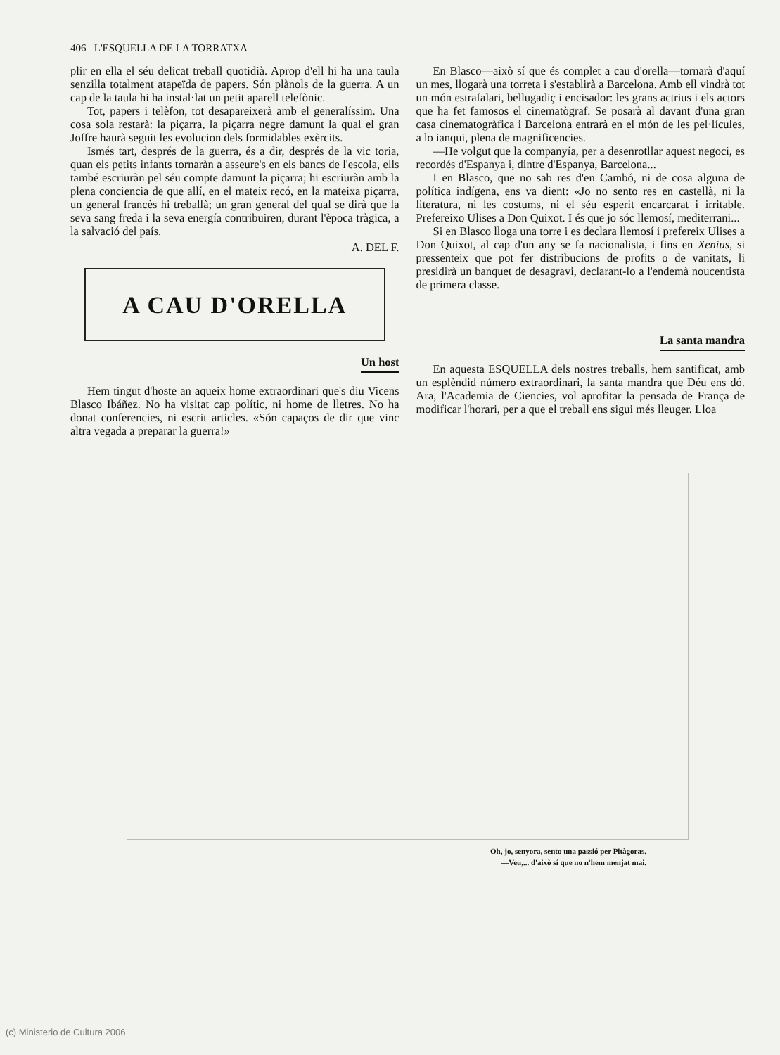406 –L'ESQUELLA DE LA TORRATXA
plir en ella el séu delicat treball quotidià. Aprop d'ell hi ha una taula senzilla totalment atapeïda de papers. Són plànols de la guerra. A un cap de la taula hi ha instal·lat un petit aparell telefònic.
Tot, papers i telèfon, tot desapareixerà amb el generalíssim. Una cosa sola restarà: la piçarra, la piçarra negre damunt la qual el gran Joffre haurà seguit les evolucion dels formidables exèrcits.
Ismés tart, després de la guerra, és a dir, després de la vic toria, quan els petits infants tornaràn a asseure's en els bancs de l'escola, ells també escriuràn pel séu compte damunt la piçarra; hi escriuràn amb la plena conciencia de que allí, en el mateix recó, en la mateixa piçarra, un general francès hi treballà; un gran general del qual se dirà que la seva sang freda i la seva energía contribuiren, durant l'època tràgica, a la salvació del país.
A. DEL F.
A CAU D'ORELLA
Un host
Hem tingut d'hoste an aqueix home extraordinari que's diu Vicens Blasco Ibáñez. No ha visitat cap polític, ni home de lletres. No ha donat conferencies, ni escrit articles. «Són capaços de dir que vinc altra vegada a preparar la guerra!»
En Blasco—això sí que és complet a cau d'orella—tornarà d'aquí un mes, llogarà una torreta i s'establirà a Barcelona. Amb ell vindrà tot un món estrafalari, bellugadiç i encisador: les grans actrius i els actors que ha fet famosos el cinematògraf. Se posarà al davant d'una gran casa cinematogràfica i Barcelona entrarà en el món de les pel·lícules, a lo ianqui, plena de magnificencies.
—He volgut que la companyía, per a desenrotllar aquest negoci, es recordés d'Espanya i, dintre d'Espanya, Barcelona...
I en Blasco, que no sab res d'en Cambó, ni de cosa alguna de política indígena, ens va dient: «Jo no sento res en castellà, ni la literatura, ni les costums, ni el séu esperit encarcarat i irritable. Prefereixo Ulises a Don Quixot. I és que jo sóc llemosí, mediterrani...
Si en Blasco lloga una torre i es declara llemosí i prefereix Ulises a Don Quixot, al cap d'un any se fa nacionalista, i fins en Xenius, si pressenteix que pot fer distribucions de profits o de vanitats, li presidirà un banquet de desagravi, declarant-lo a l'endemà noucentista de primera classe.
La santa mandra
En aquesta ESQUELLA dels nostres treballs, hem santificat, amb un esplèndid número extraordinari, la santa mandra que Déu ens dó. Ara, l'Academia de Ciencies, vol aprofitar la pensada de França de modificar l'horari, per a que el treball ens sigui més lleuger. Lloa
—Oh, jo, senyora, sento una passió per Pitàgoras.
—Veu,... d'això sí que no n'hem menjat mai.
(c) Ministerio de Cultura 2006